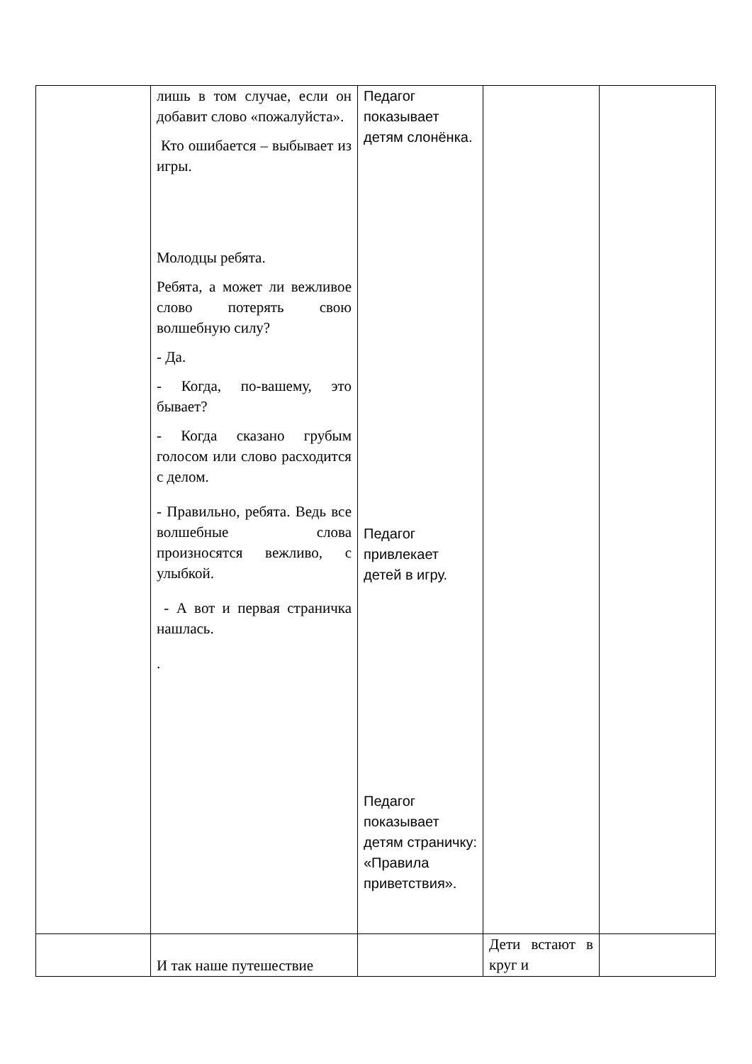| | лишь в том случае, если он добавит слово «пожалуйста». Кто ошибается – выбывает из игры. Молодцы ребята. Ребята, а может ли вежливое слово потерять свою волшебную силу? - Да. - Когда, по-вашему, это бывает? - Когда сказано грубым голосом или слово расходится с делом. - Правильно, ребята. Ведь все волшебные слова произносятся вежливо, с улыбкой. - А вот и первая страничка нашлась. . | Педагог показывает детям слонёнка. Педагог привлекает детей в игру. Педагог показывает детям страничку: «Правила приветствия». | | |
| | И так наше путешествие | | Дети встают в круг и | |